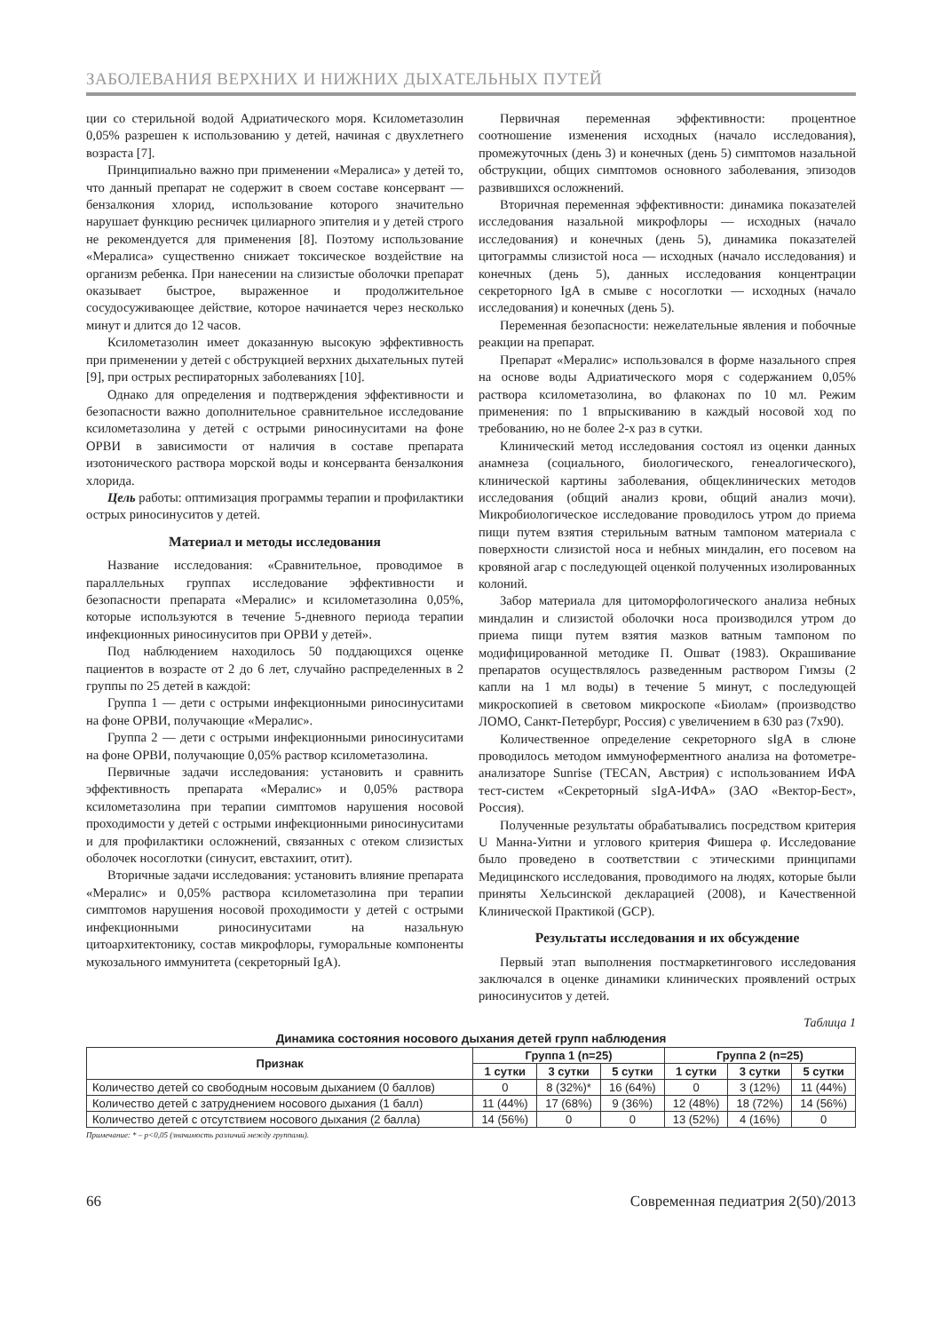ЗАБОЛЕВАНИЯ ВЕРХНИХ И НИЖНИХ ДЫХАТЕЛЬНЫХ ПУТЕЙ
ции со стерильной водой Адриатического моря. Ксилометазолин 0,05% разрешен к использованию у детей, начиная с двухлетнего возраста [7].
Принципиально важно при применении «Мералиса» у детей то, что данный препарат не содержит в своем составе консервант — бензалкония хлорид, использование которого значительно нарушает функцию ресничек цилиарного эпителия и у детей строго не рекомендуется для применения [8]. Поэтому использование «Мералиса» существенно снижает токсическое воздействие на организм ребенка. При нанесении на слизистые оболочки препарат оказывает быстрое, выраженное и продолжительное сосудосуживающее действие, которое начинается через несколько минут и длится до 12 часов.
Ксилометазолин имеет доказанную высокую эффективность при применении у детей с обструкцией верхних дыхательных путей [9], при острых респираторных заболеваниях [10].
Однако для определения и подтверждения эффективности и безопасности важно дополнительное сравнительное исследование ксилометазолина у детей с острыми риносинуситами на фоне ОРВИ в зависимости от наличия в составе препарата изотонического раствора морской воды и консерванта бензалкония хлорида.
Цель работы: оптимизация программы терапии и профилактики острых риносинуситов у детей.
Материал и методы исследования
Название исследования: «Сравнительное, проводимое в параллельных группах исследование эффективности и безопасности препарата «Мералис» и ксилометазолина 0,05%, которые используются в течение 5-дневного периода терапии инфекционных риносинуситов при ОРВИ у детей».
Под наблюдением находилось 50 поддающихся оценке пациентов в возрасте от 2 до 6 лет, случайно распределенных в 2 группы по 25 детей в каждой:
Группа 1 — дети с острыми инфекционными риносинуситами на фоне ОРВИ, получающие «Мералис».
Группа 2 — дети с острыми инфекционными риносинуситами на фоне ОРВИ, получающие 0,05% раствор ксилометазолина.
Первичные задачи исследования: установить и сравнить эффективность препарата «Мералис» и 0,05% раствора ксилометазолина при терапии симптомов нарушения носовой проходимости у детей с острыми инфекционными риносинуситами и для профилактики осложнений, связанных с отеком слизистых оболочек носоглотки (синусит, евстахиит, отит).
Вторичные задачи исследования: установить влияние препарата «Мералис» и 0,05% раствора ксилометазолина при терапии симптомов нарушения носовой проходимости у детей с острыми инфекционными риносинуситами на назальную цитоархитектонику, состав микрофлоры, гуморальные компоненты мукозального иммунитета (секреторный IgA).
Первичная переменная эффективности: процентное соотношение изменения исходных (начало исследования), промежуточных (день 3) и конечных (день 5) симптомов назальной обструкции, общих симптомов основного заболевания, эпизодов развившихся осложнений.
Вторичная переменная эффективности: динамика показателей исследования назальной микрофлоры — исходных (начало исследования) и конечных (день 5), динамика показателей цитограммы слизистой носа — исходных (начало исследования) и конечных (день 5), данных исследования концентрации секреторного IgA в смыве с носоглотки — исходных (начало исследования) и конечных (день 5).
Переменная безопасности: нежелательные явления и побочные реакции на препарат.
Препарат «Мералис» использовался в форме назального спрея на основе воды Адриатического моря с содержанием 0,05% раствора ксилометазолина, во флаконах по 10 мл. Режим применения: по 1 впрыскиванию в каждый носовой ход по требованию, но не более 2-х раз в сутки.
Клинический метод исследования состоял из оценки данных анамнеза (социального, биологического, генеалогического), клинической картины заболевания, общеклинических методов исследования (общий анализ крови, общий анализ мочи). Микробиологическое исследование проводилось утром до приема пищи путем взятия стерильным ватным тампоном материала с поверхности слизистой носа и небных миндалин, его посевом на кровяной агар с последующей оценкой полученных изолированных колоний.
Забор материала для цитоморфологического анализа небных миндалин и слизистой оболочки носа производился утром до приема пищи путем взятия мазков ватным тампоном по модифицированной методике П. Ошват (1983). Окрашивание препаратов осуществлялось разведенным раствором Гимзы (2 капли на 1 мл воды) в течение 5 минут, с последующей микроскопией в световом микроскопе «Биолам» (производство ЛОМО, Санкт-Петербург, Россия) с увеличением в 630 раз (7х90).
Количественное определение секреторного sIgA в слюне проводилось методом иммуноферментного анализа на фотометре-анализаторе Sunrise (TECAN, Австрия) с использованием ИФА тест-систем «Секреторный sIgA-ИФА» (ЗАО «Вектор-Бест», Россия).
Полученные результаты обрабатывались посредством критерия U Манна-Уитни и углового критерия Фишера φ. Исследование было проведено в соответствии с этическими принципами Медицинского исследования, проводимого на людях, которые были приняты Хельсинской декларацией (2008), и Качественной Клинической Практикой (GCP).
Результаты исследования и их обсуждение
Первый этап выполнения постмаркетингового исследования заключался в оценке динамики клинических проявлений острых риносинуситов у детей.
Таблица 1
Динамика состояния носового дыхания детей групп наблюдения
| Признак | Группа 1 (n=25) | | | Группа 2 (n=25) | | |
| --- | --- | --- | --- | --- | --- | --- |
| | 1 сутки | 3 сутки | 5 сутки | 1 сутки | 3 сутки | 5 сутки |
| Количество детей со свободным носовым дыханием (0 баллов) | 0 | 8 (32%)* | 16 (64%) | 0 | 3 (12%) | 11 (44%) |
| Количество детей с затруднением носового дыхания (1 балл) | 11 (44%) | 17 (68%) | 9 (36%) | 12 (48%) | 18 (72%) | 14 (56%) |
| Количество детей с отсутствием носового дыхания (2 балла) | 14 (56%) | 0 | 0 | 13 (52%) | 4 (16%) | 0 |
Примечание: * – p<0,05 (значимость различий между группами).
66 Современная педиатрия 2(50)/2013